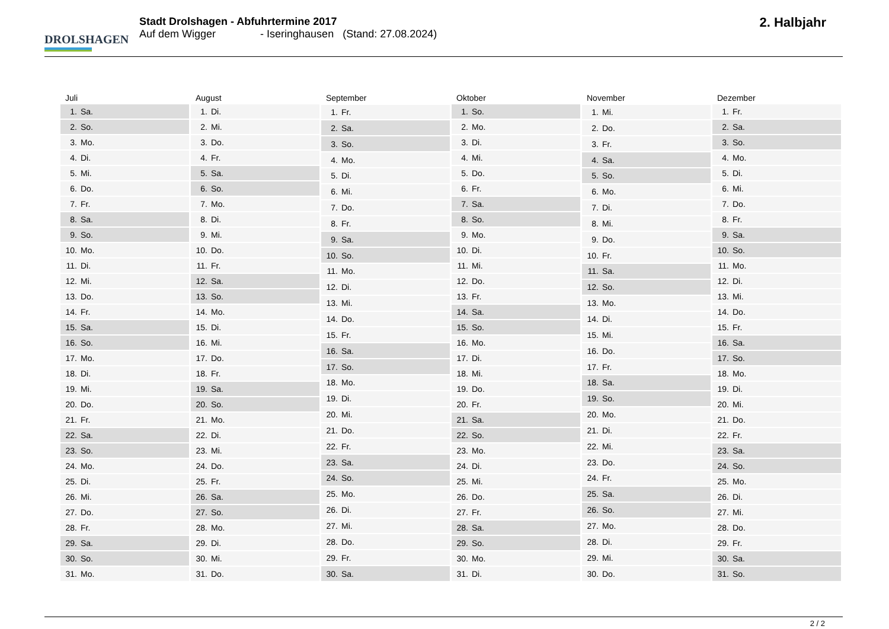DROLSHAGEN
Stadt Drolshagen - Abfuhrtermine 2017
Auf dem Wigger - Iseringhausen (Stand: 27.08.2024)
2. Halbjahr
| Juli | |
| --- | --- |
| 1. | Sa. |
| 2. | So. |
| 3. | Mo. |
| 4. | Di. |
| 5. | Mi. |
| 6. | Do. |
| 7. | Fr. |
| 8. | Sa. |
| 9. | So. |
| 10. | Mo. |
| 11. | Di. |
| 12. | Mi. |
| 13. | Do. |
| 14. | Fr. |
| 15. | Sa. |
| 16. | So. |
| 17. | Mo. |
| 18. | Di. |
| 19. | Mi. |
| 20. | Do. |
| 21. | Fr. |
| 22. | Sa. |
| 23. | So. |
| 24. | Mo. |
| 25. | Di. |
| 26. | Mi. |
| 27. | Do. |
| 28. | Fr. |
| 29. | Sa. |
| 30. | So. |
| 31. | Mo. |
| August | |
| --- | --- |
| 1. | Di. |
| 2. | Mi. |
| 3. | Do. |
| 4. | Fr. |
| 5. | Sa. |
| 6. | So. |
| 7. | Mo. |
| 8. | Di. |
| 9. | Mi. |
| 10. | Do. |
| 11. | Fr. |
| 12. | Sa. |
| 13. | So. |
| 14. | Mo. |
| 15. | Di. |
| 16. | Mi. |
| 17. | Do. |
| 18. | Fr. |
| 19. | Sa. |
| 20. | So. |
| 21. | Mo. |
| 22. | Di. |
| 23. | Mi. |
| 24. | Do. |
| 25. | Fr. |
| 26. | Sa. |
| 27. | So. |
| 28. | Mo. |
| 29. | Di. |
| 30. | Mi. |
| 31. | Do. |
| September | |
| --- | --- |
| 1. | Fr. |
| 2. | Sa. |
| 3. | So. |
| 4. | Mo. |
| 5. | Di. |
| 6. | Mi. |
| 7. | Do. |
| 8. | Fr. |
| 9. | Sa. |
| 10. | So. |
| 11. | Mo. |
| 12. | Di. |
| 13. | Mi. |
| 14. | Do. |
| 15. | Fr. |
| 16. | Sa. |
| 17. | So. |
| 18. | Mo. |
| 19. | Di. |
| 20. | Mi. |
| 21. | Do. |
| 22. | Fr. |
| 23. | Sa. |
| 24. | So. |
| 25. | Mo. |
| 26. | Di. |
| 27. | Mi. |
| 28. | Do. |
| 29. | Fr. |
| 30. | Sa. |
| Oktober | |
| --- | --- |
| 1. | So. |
| 2. | Mo. |
| 3. | Di. |
| 4. | Mi. |
| 5. | Do. |
| 6. | Fr. |
| 7. | Sa. |
| 8. | So. |
| 9. | Mo. |
| 10. | Di. |
| 11. | Mi. |
| 12. | Do. |
| 13. | Fr. |
| 14. | Sa. |
| 15. | So. |
| 16. | Mo. |
| 17. | Di. |
| 18. | Mi. |
| 19. | Do. |
| 20. | Fr. |
| 21. | Sa. |
| 22. | So. |
| 23. | Mo. |
| 24. | Di. |
| 25. | Mi. |
| 26. | Do. |
| 27. | Fr. |
| 28. | Sa. |
| 29. | So. |
| 30. | Mo. |
| 31. | Di. |
| November | |
| --- | --- |
| 1. | Mi. |
| 2. | Do. |
| 3. | Fr. |
| 4. | Sa. |
| 5. | So. |
| 6. | Mo. |
| 7. | Di. |
| 8. | Mi. |
| 9. | Do. |
| 10. | Fr. |
| 11. | Sa. |
| 12. | So. |
| 13. | Mo. |
| 14. | Di. |
| 15. | Mi. |
| 16. | Do. |
| 17. | Fr. |
| 18. | Sa. |
| 19. | So. |
| 20. | Mo. |
| 21. | Di. |
| 22. | Mi. |
| 23. | Do. |
| 24. | Fr. |
| 25. | Sa. |
| 26. | So. |
| 27. | Mo. |
| 28. | Di. |
| 29. | Mi. |
| 30. | Do. |
| Dezember | |
| --- | --- |
| 1. | Fr. |
| 2. | Sa. |
| 3. | So. |
| 4. | Mo. |
| 5. | Di. |
| 6. | Mi. |
| 7. | Do. |
| 8. | Fr. |
| 9. | Sa. |
| 10. | So. |
| 11. | Mo. |
| 12. | Di. |
| 13. | Mi. |
| 14. | Do. |
| 15. | Fr. |
| 16. | Sa. |
| 17. | So. |
| 18. | Mo. |
| 19. | Di. |
| 20. | Mi. |
| 21. | Do. |
| 22. | Fr. |
| 23. | Sa. |
| 24. | So. |
| 25. | Mo. |
| 26. | Di. |
| 27. | Mi. |
| 28. | Do. |
| 29. | Fr. |
| 30. | Sa. |
| 31. | So. |
2 / 2